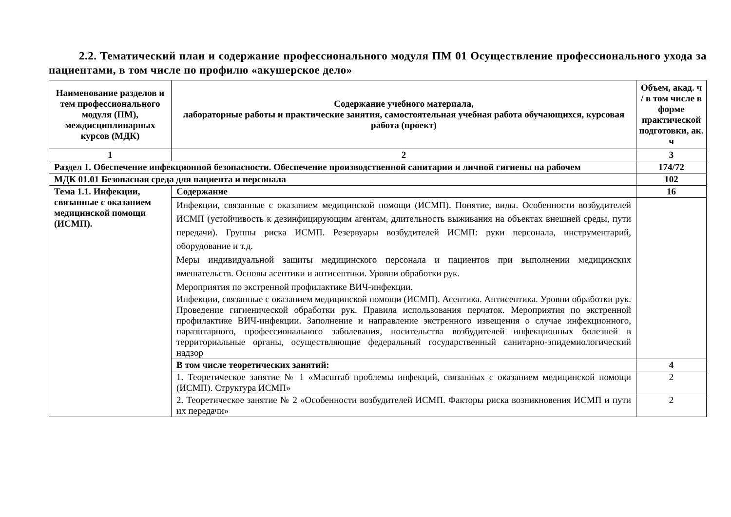2.2. Тематический план и содержание профессионального модуля ПМ 01 Осуществление профессионального ухода за пациентами, в том числе по профилю «акушерское дело»
| Наименование разделов и тем профессионального модуля (ПМ), междисциплинарных курсов (МДК) | Содержание учебного материала, лабораторные работы и практические занятия, самостоятельная учебная работа обучающихся, курсовая работа (проект) | Объем, акад. ч / в том числе в форме практической подготовки, ак. ч |
| --- | --- | --- |
| 1 | 2 | 3 |
| Раздел 1. Обеспечение инфекционной безопасности. Обеспечение производственной санитарии и личной гигиены на рабочем | | 174/72 |
| МДК 01.01 Безопасная среда для пациента и персонала | | 102 |
| Тема 1.1. Инфекции, связанные с оказанием медицинской помощи (ИСМП). | Содержание | 16 |
| | Инфекции, связанные с оказанием медицинской помощи (ИСМП). Понятие, виды. Особенности возбудителей ИСМП (устойчивость к дезинфицирующим агентам, длительность выживания на объектах внешней среды, пути передачи). Группы риска ИСМП. Резервуары возбудителей ИСМП: руки персонала, инструментарий, оборудование и т.д. Меры индивидуальной защиты медицинского персонала и пациентов при выполнении медицинских вмешательств. Основы асептики и антисептики. Уровни обработки рук. Мероприятия по экстренной профилактике ВИЧ-инфекции. Инфекции, связанные с оказанием медицинской помощи (ИСМП). Асептика. Антисептика. Уровни обработки рук. Проведение гигиенической обработки рук. Правила использования перчаток. Мероприятия по экстренной профилактике ВИЧ-инфекции. Заполнение и направление экстренного извещения о случае инфекционного, паразитарного, профессионального заболевания, носительства возбудителей инфекционных болезней в территориальные органы, осуществляющие федеральный государственный санитарно-эпидемиологический надзор | |
| | В том числе теоретических занятий: | 4 |
| | 1. Теоретическое занятие № 1 «Масштаб проблемы инфекций, связанных с оказанием медицинской помощи (ИСМП). Структура ИСМП» | 2 |
| | 2. Теоретическое занятие № 2 «Особенности возбудителей ИСМП. Факторы риска возникновения ИСМП и пути их передачи» | 2 |